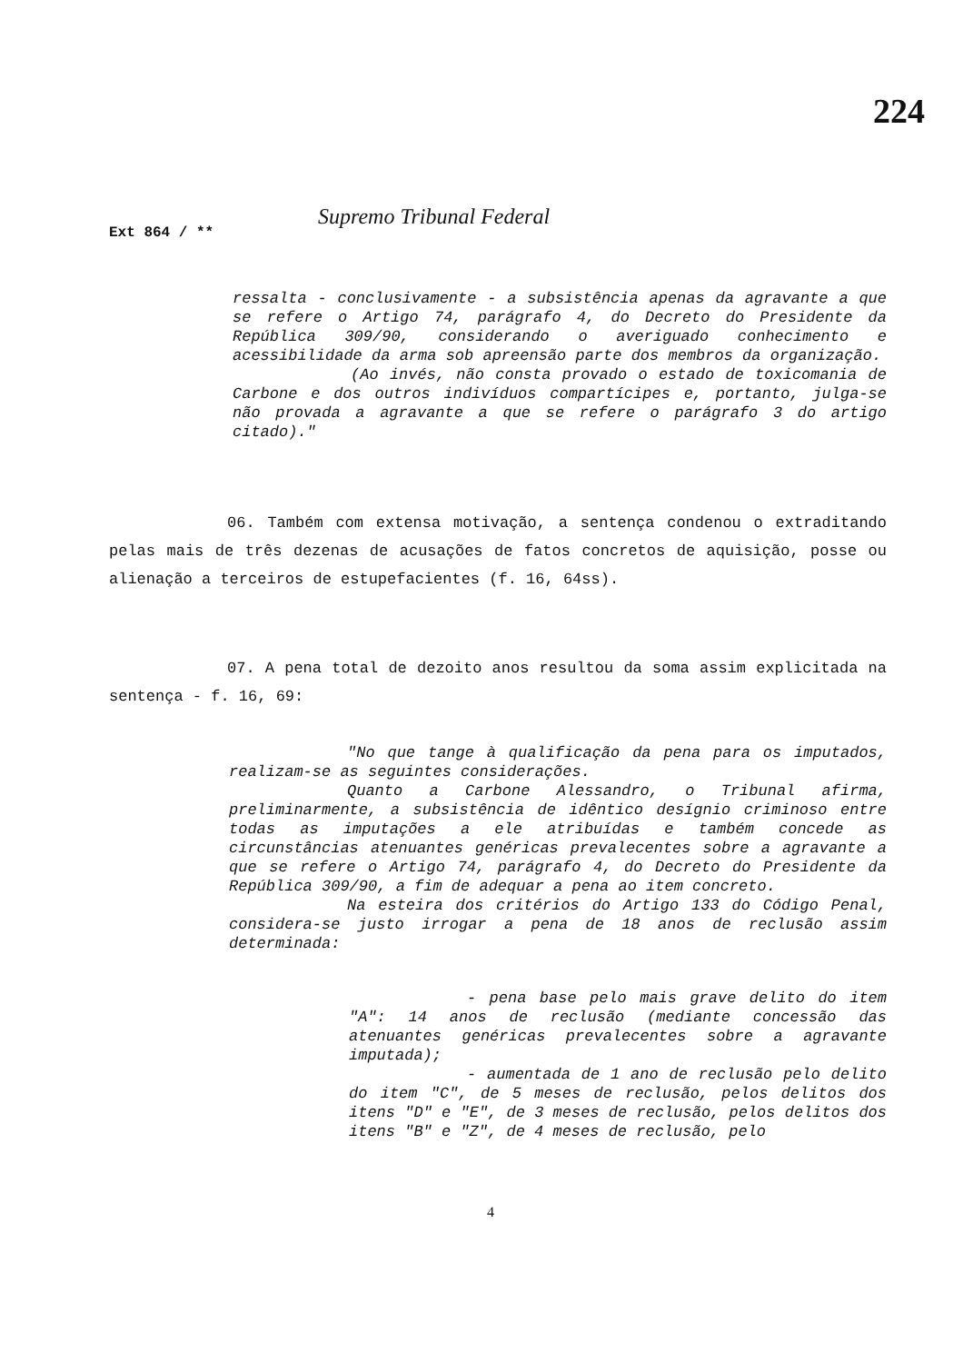224
Ext 864 / ** Supremo Tribunal Federal
ressalta - conclusivamente - a subsistência apenas da agravante a que se refere o Artigo 74, parágrafo 4, do Decreto do Presidente da República 309/90, considerando o averiguado conhecimento e acessibilidade da arma sob apreensão parte dos membros da organização.
(Ao invés, não consta provado o estado de toxicomania de Carbone e dos outros indivíduos compartícipes e, portanto, julga-se não provada a agravante a que se refere o parágrafo 3 do artigo citado)."
06. Também com extensa motivação, a sentença condenou o extraditando pelas mais de três dezenas de acusações de fatos concretos de aquisição, posse ou alienação a terceiros de estupefacientes (f. 16, 64ss).
07. A pena total de dezoito anos resultou da soma assim explicitada na sentença - f. 16, 69:
"No que tange à qualificação da pena para os imputados, realizam-se as seguintes considerações.
Quanto a Carbone Alessandro, o Tribunal afirma, preliminarmente, a subsistência de idêntico desígnio criminoso entre todas as imputações a ele atribuídas e também concede as circunstâncias atenuantes genéricas prevalecentes sobre a agravante a que se refere o Artigo 74, parágrafo 4, do Decreto do Presidente da República 309/90, a fim de adequar a pena ao item concreto.
Na esteira dos critérios do Artigo 133 do Código Penal, considera-se justo irrogar a pena de 18 anos de reclusão assim determinada:
- pena base pelo mais grave delito do item "A": 14 anos de reclusão (mediante concessão das atenuantes genéricas prevalecentes sobre a agravante imputada);
- aumentada de 1 ano de reclusão pelo delito do item "C", de 5 meses de reclusão, pelos delitos dos itens "D" e "E", de 3 meses de reclusão, pelos delitos dos itens "B" e "Z", de 4 meses de reclusão, pelo
4